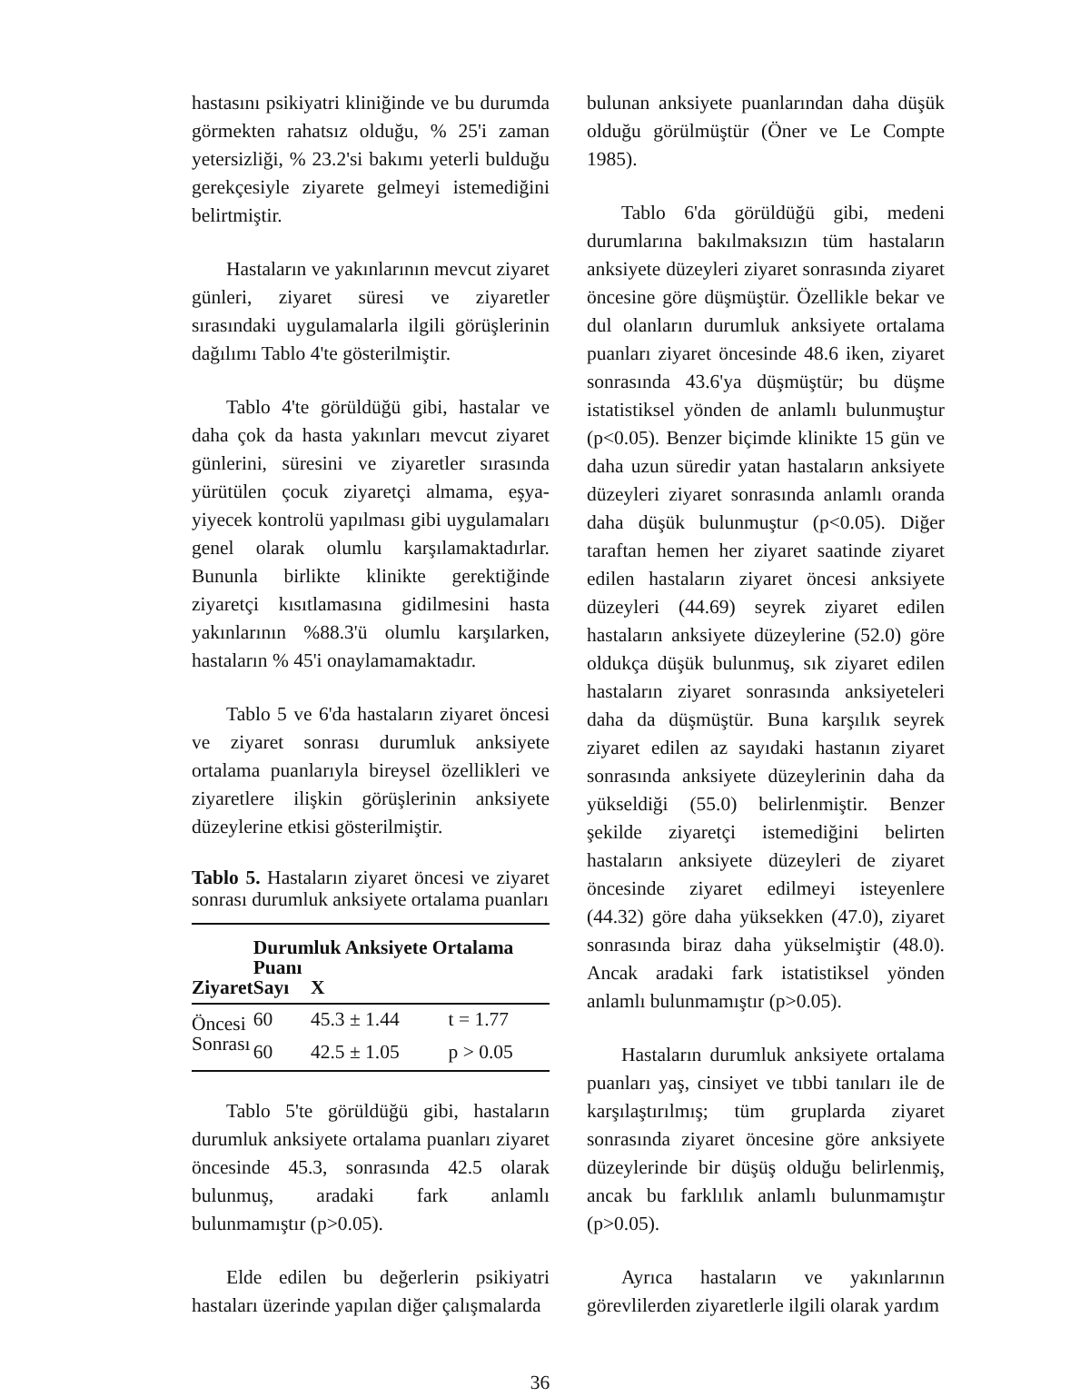hastasını psikiyatri kliniğinde ve bu durumda görmekten rahatsız olduğu, % 25'i zaman yetersizliği, % 23.2'si bakımı yeterli bulduğu gerekçesiyle ziyarete gelmeyi istemediğini belirtmiştir.
Hastaların ve yakınlarının mevcut ziyaret günleri, ziyaret süresi ve ziyaretler sırasındaki uygulamalarla ilgili görüşlerinin dağılımı Tablo 4'te gösterilmiştir.
Tablo 4'te görüldüğü gibi, hastalar ve daha çok da hasta yakınları mevcut ziyaret günlerini, süresini ve ziyaretler sırasında yürütülen çocuk ziyaretçi almama, eşya-yiyecek kontrolü yapılması gibi uygulamaları genel olarak olumlu karşılamaktadırlar. Bununla birlikte klinikte gerektiğinde ziyaretçi kısıtlamasına gidilmesini hasta yakınlarının %88.3'ü olumlu karşılarken, hastaların % 45'i onaylamamaktadır.
Tablo 5 ve 6'da hastaların ziyaret öncesi ve ziyaret sonrası durumluk anksiyete ortalama puanlarıyla bireysel özellikleri ve ziyaretlere ilişkin görüşlerinin anksiyete düzeylerine etkisi gösterilmiştir.
Tablo 5. Hastaların ziyaret öncesi ve ziyaret sonrası durumluk anksiyete ortalama puanları
| | Durumluk Anksiyete Ortalama Puanı | | |
| --- | --- | --- | --- |
| Ziyaret | Sayı | X | |
| Öncesi | 60 | 45.3 ± 1.44 | t = 1.77 |
| Sonrası | 60 | 42.5 ± 1.05 | p > 0.05 |
Tablo 5'te görüldüğü gibi, hastaların durumluk anksiyete ortalama puanları ziyaret öncesinde 45.3, sonrasında 42.5 olarak bulunmuş, aradaki fark anlamlı bulunmamıştır (p>0.05).
Elde edilen bu değerlerin psikiyatri hastaları üzerinde yapılan diğer çalışmalarda
bulunan anksiyete puanlarından daha düşük olduğu görülmüştür (Öner ve Le Compte 1985).
Tablo 6'da görüldüğü gibi, medeni durumlarına bakılmaksızın tüm hastaların anksiyete düzeyleri ziyaret sonrasında ziyaret öncesine göre düşmüştür. Özellikle bekar ve dul olanların durumluk anksiyete ortalama puanları ziyaret öncesinde 48.6 iken, ziyaret sonrasında 43.6'ya düşmüştür; bu düşme istatistiksel yönden de anlamlı bulunmuştur (p<0.05). Benzer biçimde klinikte 15 gün ve daha uzun süredir yatan hastaların anksiyete düzeyleri ziyaret sonrasında anlamlı oranda daha düşük bulunmuştur (p<0.05). Diğer taraftan hemen her ziyaret saatinde ziyaret edilen hastaların ziyaret öncesi anksiyete düzeyleri (44.69) seyrek ziyaret edilen hastaların anksiyete düzeylerine (52.0) göre oldukça düşük bulunmuş, sık ziyaret edilen hastaların ziyaret sonrasında anksiyeteleri daha da düşmüştür. Buna karşılık seyrek ziyaret edilen az sayıdaki hastanın ziyaret sonrasında anksiyete düzeylerinin daha da yükseldiği (55.0) belirlenmiştir. Benzer şekilde ziyaretçi istemediğini belirten hastaların anksiyete düzeyleri de ziyaret öncesinde ziyaret edilmeyi isteyenlere (44.32) göre daha yüksekken (47.0), ziyaret sonrasında biraz daha yükselmiştir (48.0). Ancak aradaki fark istatistiksel yönden anlamlı bulunmamıştır (p>0.05).
Hastaların durumluk anksiyete ortalama puanları yaş, cinsiyet ve tıbbi tanıları ile de karşılaştırılmış; tüm gruplarda ziyaret sonrasında ziyaret öncesine göre anksiyete düzeylerinde bir düşüş olduğu belirlenmiş, ancak bu farklılık anlamlı bulunmamıştır (p>0.05).
Ayrıca hastaların ve yakınlarının görevlilerden ziyaretlerle ilgili olarak yardım
36